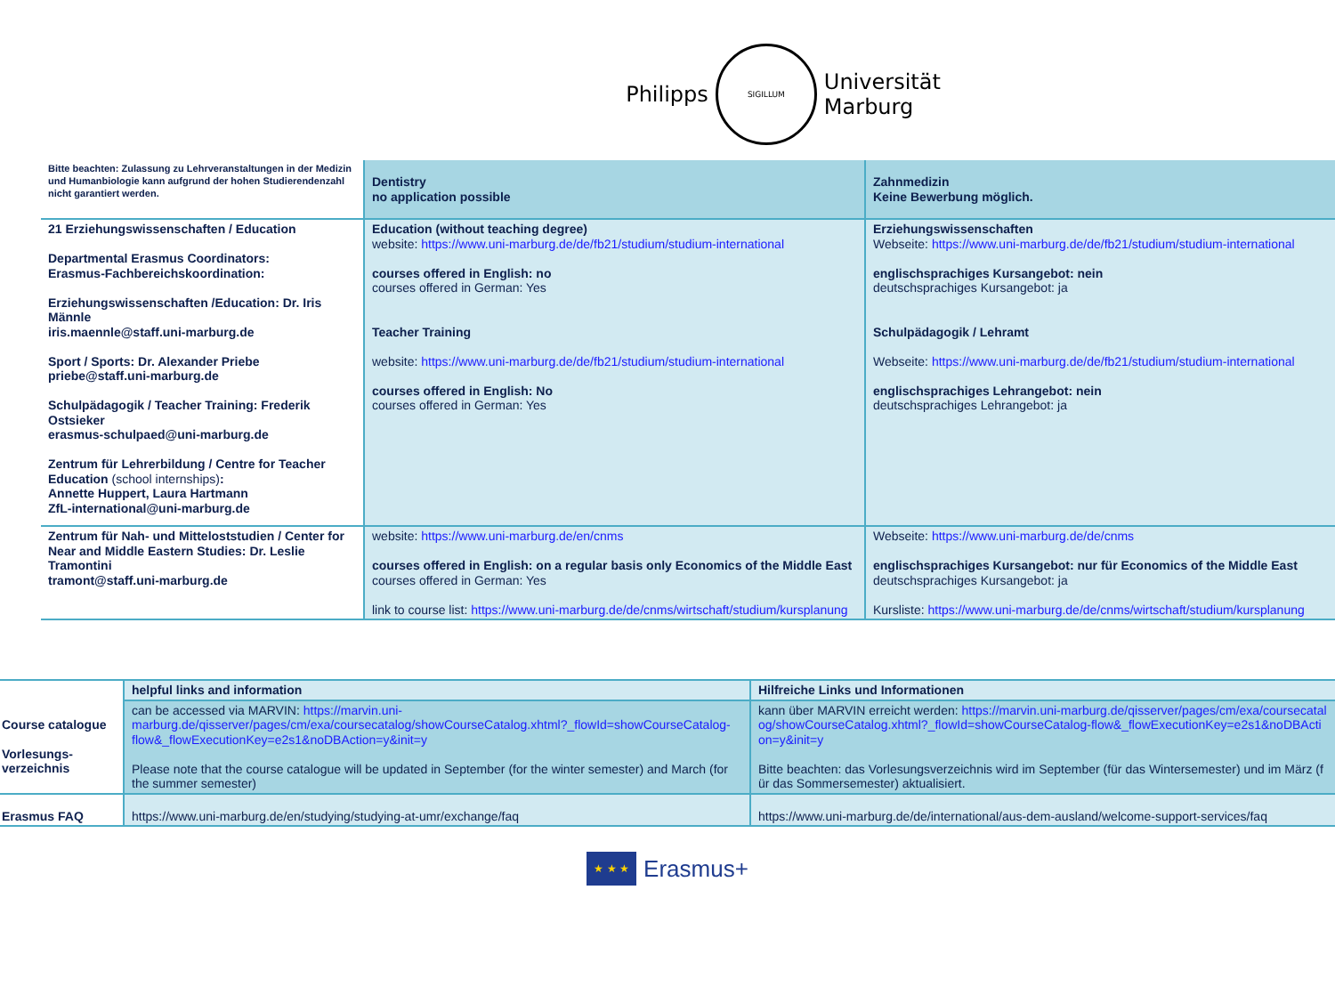Philipps
SIGILLUM
Universität
Marburg
| Bitte beachten: Zulassung zu Lehrveranstaltungen in der Medizin und Humanbiologie kann aufgrund der hohen Studierendenzahl nicht garantiert werden. | Dentistry no application possible | Zahnmedizin Keine Bewerbung möglich. |
| 21 Erziehungswissenschaften / Education Departmental Erasmus Coordinators: Erasmus-Fachbereichskoordination: Erziehungswissenschaften /Education: Dr. Iris Männle iris.maennle@staff.uni-marburg.de Sport / Sports: Dr. Alexander Priebe priebe@staff.uni-marburg.de Schulpädagogik / Teacher Training: Frederik Ostsieker erasmus-schulpaed@uni-marburg.de Zentrum für Lehrerbildung / Centre for Teacher Education (school internships) : Annette Huppert, Laura Hartmann ZfL-international@uni-marburg.de | Education (without teaching degree) website: https://www.uni-marburg.de/de/fb21/studium/studium-international courses offered in English: no courses offered in German: Yes Teacher Training website: https://www.uni-marburg.de/de/fb21/studium/studium-international courses offered in English: No courses offered in German: Yes | Erziehungswissenschaften Webseite: https://www.uni-marburg.de/de/fb21/studium/studium-international englischsprachiges Kursangebot: nein deutschsprachiges Kursangebot: ja Schulpädagogik / Lehramt Webseite: https://www.uni-marburg.de/de/fb21/studium/studium-international englischsprachiges Lehrangebot: nein deutschsprachiges Lehrangebot: ja |
| Zentrum für Nah- und Mitteloststudien / Center for Near and Middle Eastern Studies: Dr. Leslie Tramontini tramont@staff.uni-marburg.de | website: https://www.uni-marburg.de/en/cnms courses offered in English: on a regular basis only Economics of the Middle East courses offered in German: Yes link to course list: https://www.uni-marburg.de/de/cnms/wirtschaft/studium/kursplanung | Webseite: https://www.uni-marburg.de/de/cnms englischsprachiges Kursangebot: nur für Economics of the Middle East deutschsprachiges Kursangebot: ja Kursliste: https://www.uni-marburg.de/de/cnms/wirtschaft/studium/kursplanung |
| Course catalogue Vorlesungs- verzeichnis | helpful links and information | Hilfreiche Links und Informationen |
| | can be accessed via MARVIN: https://marvin.uni-marburg.de/qisserver/pages/cm/exa/coursecatalog/showCourseCatalog.xhtml?_flowId=showCourseCatalog-flow&_flowExecutionKey=e2s1&noDBAction=y&init=y Please note that the course catalogue will be updated in September (for the winter semester) and March (for the summer semester) | kann über MARVIN erreicht werden: https://marvin.uni-marburg.de/qisserver/pages/cm/exa/coursecatalog/showCourseCatalog.xhtml?_flowId=showCourseCatalog-flow&_flowExecutionKey=e2s1&noDBAction=y&init=y Bitte beachten: das Vorlesungsverzeichnis wird im September (für das Wintersemester) und im März (für das Sommersemester) aktualisiert. |
| Erasmus FAQ | https://www.uni-marburg.de/en/studying/studying-at-umr/exchange/faq | https://www.uni-marburg.de/de/international/aus-dem-ausland/welcome-support-services/faq |
★ ★ ★
Erasmus+